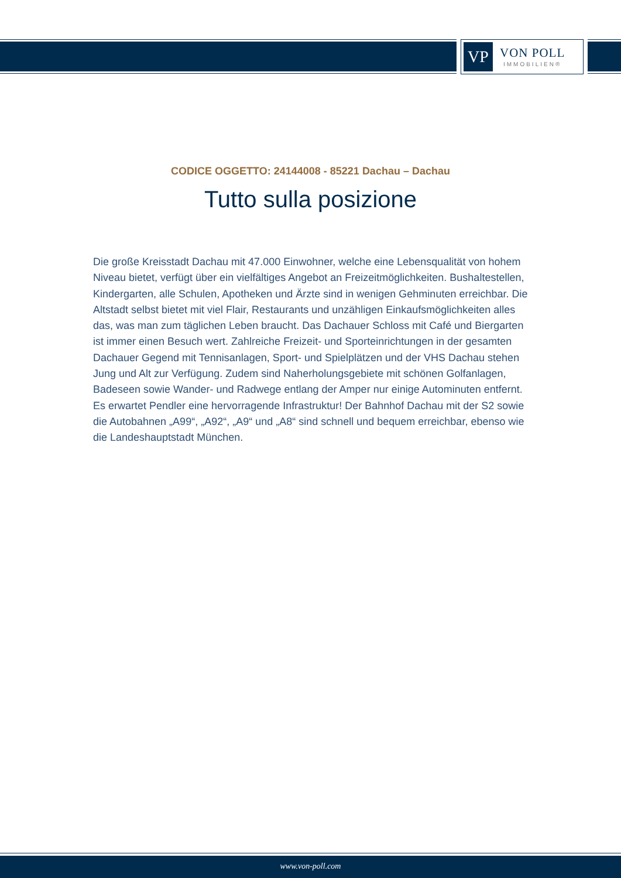VP
VON POLL
IMMOBILIEN®
CODICE OGGETTO: 24144008 - 85221 Dachau – Dachau
Tutto sulla posizione
Die große Kreisstadt Dachau mit 47.000 Einwohner, welche eine Lebensqualität von hohem Niveau bietet, verfügt über ein vielfältiges Angebot an Freizeitmöglichkeiten. Bushaltestellen, Kindergarten, alle Schulen, Apotheken und Ärzte sind in wenigen Gehminuten erreichbar. Die Altstadt selbst bietet mit viel Flair, Restaurants und unzähligen Einkaufsmöglichkeiten alles das, was man zum täglichen Leben braucht. Das Dachauer Schloss mit Café und Biergarten ist immer einen Besuch wert. Zahlreiche Freizeit- und Sporteinrichtungen in der gesamten Dachauer Gegend mit Tennisanlagen, Sport- und Spielplätzen und der VHS Dachau stehen Jung und Alt zur Verfügung. Zudem sind Naherholungsgebiete mit schönen Golfanlagen, Badeseen sowie Wander- und Radwege entlang der Amper nur einige Autominuten entfernt. Es erwartet Pendler eine hervorragende Infrastruktur! Der Bahnhof Dachau mit der S2 sowie die Autobahnen „A99“, „A92“, „A9“ und „A8“ sind schnell und bequem erreichbar, ebenso wie die Landeshauptstadt München.
www.von-poll.com